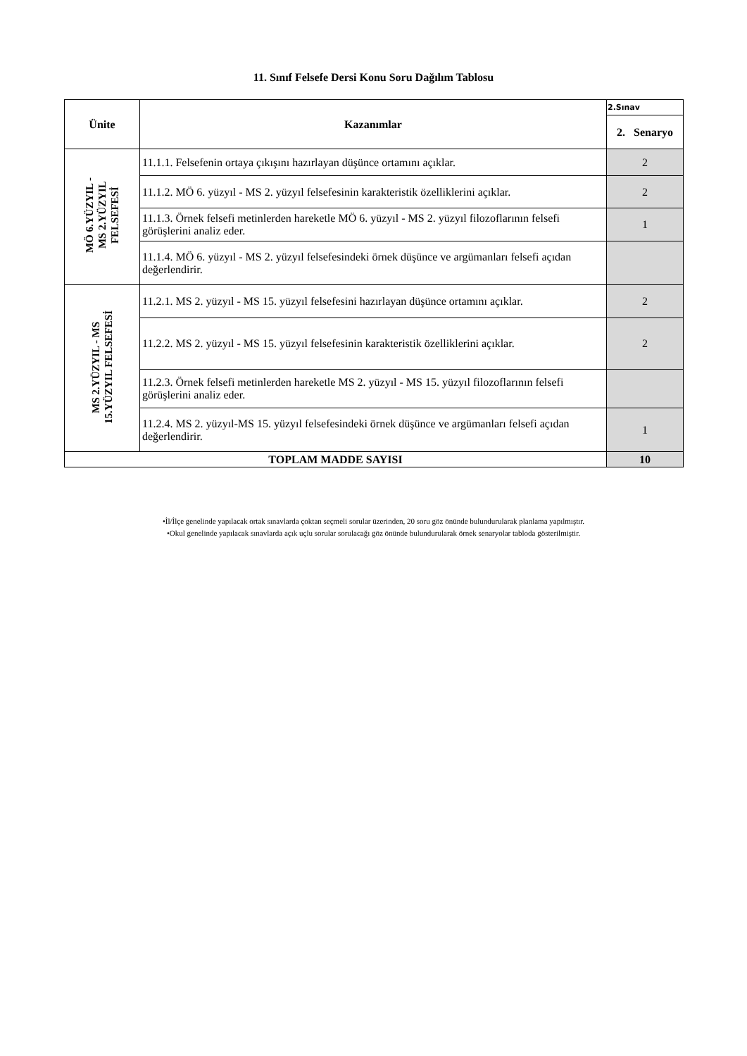11. Sınıf Felsefe Dersi Konu Soru Dağılım Tablosu
| Ünite | Kazanımlar | 2.Sınav |
| --- | --- | --- |
| | | 2. Senaryo |
| MÖ 6.YÜZYIL - MS 2.YÜZYIL FELSEFESİ | 11.1.1. Felsefenin ortaya çıkışını hazırlayan düşünce ortamını açıklar. | 2 |
| | 11.1.2. MÖ 6. yüzyıl - MS 2. yüzyıl felsefesinin karakteristik özelliklerini açıklar. | 2 |
| | 11.1.3. Örnek felsefi metinlerden hareketle MÖ 6. yüzyıl - MS 2. yüzyıl filozoflarının felsefi görüşlerini analiz eder. | 1 |
| | 11.1.4. MÖ 6. yüzyıl - MS 2. yüzyıl felsefesindeki örnek düşünce ve argümanları felsefi açıdan değerlendirir. | |
| MS 2.YÜZYIL - MS 15.YÜZYIL FELSEFESİ | 11.2.1. MS 2. yüzyıl - MS 15. yüzyıl felsefesini hazırlayan düşünce ortamını açıklar. | 2 |
| | 11.2.2. MS 2. yüzyıl - MS 15. yüzyıl felsefesinin karakteristik özelliklerini açıklar. | 2 |
| | 11.2.3. Örnek felsefi metinlerden hareketle MS 2. yüzyıl - MS 15. yüzyıl filozoflarının felsefi görüşlerini analiz eder. | |
| | 11.2.4. MS 2. yüzyıl-MS 15. yüzyıl felsefesindeki örnek düşünce ve argümanları felsefi açıdan değerlendirir. | 1 |
| TOPLAM MADDE SAYISI | | 10 |
•İl/İlçe genelinde yapılacak ortak sınavlarda çoktan seçmeli sorular üzerinden, 20 soru göz önünde bulundurularak planlama yapılmıştır.
•Okul genelinde yapılacak sınavlarda açık uçlu sorular sorulacağı göz önünde bulundurularak örnek senaryolar tabloda gösterilmiştir.